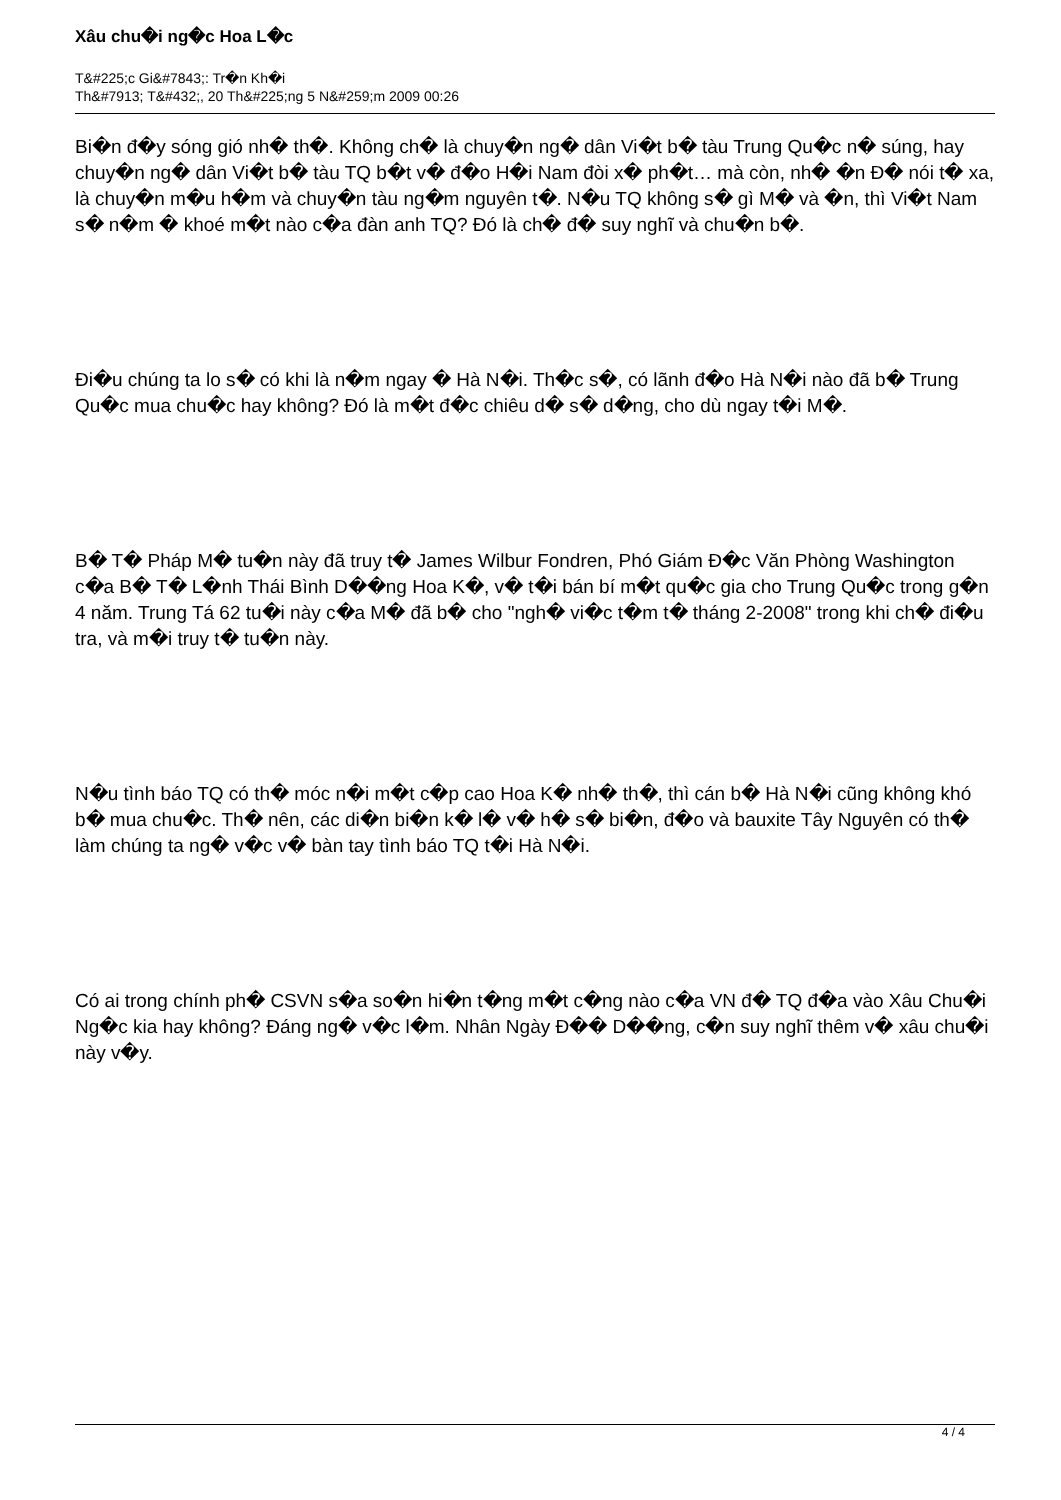Xâu chu�i ng�c Hoa L�c
T&#225;c Gi&#7843;: Tr�n Kh�i
Th&#7913; T&#432;, 20 Th&#225;ng 5 N&#259;m 2009 00:26
Bi�n đ�y sóng gió nh� th�. Không ch� là chuy�n ng� dân Vi�t b� tàu Trung Qu�c n� súng, hay chuy�n ng� dân Vi�t b� tàu TQ b�t v� đ�o H�i Nam đòi x� ph�t… mà còn, nh� �n Đ� nói t� xa, là chuy�n m�u h�m và chuy�n tàu ng�m nguyên t�. N�u TQ không s� gì M� và �n, thì Vi�t Nam s� n�m � khoé m�t nào c�a đàn anh TQ? Đó là ch� đ� suy nghĩ và chu�n b�.
Đi�u chúng ta lo s� có khi là n�m ngay � Hà N�i. Th�c s�, có lãnh đ�o Hà N�i nào đã b� Trung Qu�c mua chu�c hay không? Đó là m�t đ�c chiêu d� s� d�ng, cho dù ngay t�i M�.
B� T� Pháp M� tu�n này đã truy t� James Wilbur Fondren, Phó Giám Đ�c Văn Phòng Washington c�a B� T� L�nh Thái Bình D��ng Hoa K�, v� t�i bán bí m�t qu�c gia cho Trung Qu�c trong g�n 4 năm. Trung Tá 62 tu�i này c�a M� đã b� cho "ngh� vi�c t�m t� tháng 2-2008" trong khi ch� đi�u tra, và m�i truy t� tu�n này.
N�u tình báo TQ có th� móc n�i m�t c�p cao Hoa K� nh� th�, thì cán b� Hà N�i cũng không khó b� mua chu�c. Th� nên, các di�n bi�n k� l� v� h� s� bi�n, đ�o và bauxite Tây Nguyên có th� làm chúng ta ng� v�c v� bàn tay tình báo TQ t�i Hà N�i.
Có ai trong chính ph� CSVN s�a so�n hi�n t�ng m�t c�ng nào c�a VN đ� TQ đ�a vào Xâu Chu�i Ng�c kia hay không? Đáng ng� v�c l�m. Nhân Ngày Đ�� D��ng, c�n suy nghĩ thêm v� xâu chu�i này v�y.
4 / 4